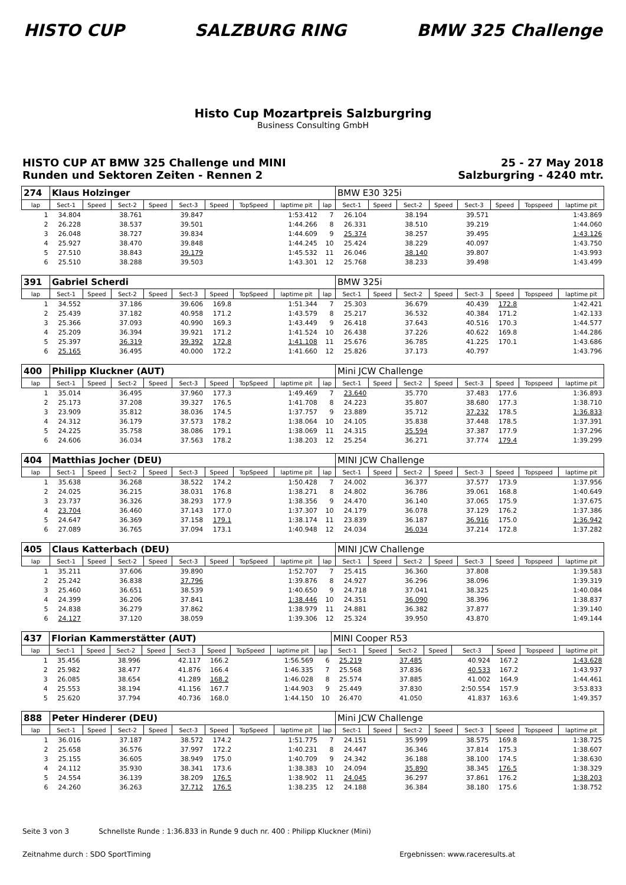HISTO CUP SALZBURG RING BMW 325 Challenge
Histo Cup Mozartpreis Salzburgring
Business Consulting GmbH
HISTO CUP AT BMW 325 Challenge und MINI
Runden und Sektoren Zeiten - Rennen 2
25 - 27 May 2018
Salzburgring - 4240 mtr.
| 274 | Klaus Holzinger | | | | | | | | | BMW E30 325i | | | | | | | |
| lap | Sect-1 | Speed | Sect-2 | Speed | Sect-3 | Speed | TopSpeed | laptime pit | lap | Sect-1 | Speed | Sect-2 | Speed | Sect-3 | Speed | Topspeed | laptime pit |
| 1 | 34.804 | | 38.761 | | 39.847 | | | 1:53.412 | 7 | 26.104 | | 38.194 | | 39.571 | | | 1:43.869 |
| 2 | 26.228 | | 38.537 | | 39.501 | | | 1:44.266 | 8 | 26.331 | | 38.510 | | 39.219 | | | 1:44.060 |
| 3 | 26.048 | | 38.727 | | 39.834 | | | 1:44.609 | 9 | 25.374 | | 38.257 | | 39.495 | | | 1:43.126 |
| 4 | 25.927 | | 38.470 | | 39.848 | | | 1:44.245 | 10 | 25.424 | | 38.229 | | 40.097 | | | 1:43.750 |
| 5 | 27.510 | | 38.843 | | 39.179 | | | 1:45.532 | 11 | 26.046 | | 38.140 | | 39.807 | | | 1:43.993 |
| 6 | 25.510 | | 38.288 | | 39.503 | | | 1:43.301 | 12 | 25.768 | | 38.233 | | 39.498 | | | 1:43.499 |
| 391 | Gabriel Scherdi | | | | | | | | | BMW 325i | | | | | | | |
| lap | Sect-1 | Speed | Sect-2 | Speed | Sect-3 | Speed | TopSpeed | laptime pit | lap | Sect-1 | Speed | Sect-2 | Speed | Sect-3 | Speed | Topspeed | laptime pit |
| 1 | 34.552 | | 37.186 | | 39.606 | 169.8 | | 1:51.344 | 7 | 25.303 | | 36.679 | | 40.439 | 172.8 | | 1:42.421 |
| 2 | 25.439 | | 37.182 | | 40.958 | 171.2 | | 1:43.579 | 8 | 25.217 | | 36.532 | | 40.384 | 171.2 | | 1:42.133 |
| 3 | 25.366 | | 37.093 | | 40.990 | 169.3 | | 1:43.449 | 9 | 26.418 | | 37.643 | | 40.516 | 170.3 | | 1:44.577 |
| 4 | 25.209 | | 36.394 | | 39.921 | 171.2 | | 1:41.524 | 10 | 26.438 | | 37.226 | | 40.622 | 169.8 | | 1:44.286 |
| 5 | 25.397 | | 36.319 | | 39.392 | 172.8 | | 1:41.108 | 11 | 25.676 | | 36.785 | | 41.225 | 170.1 | | 1:43.686 |
| 6 | 25.165 | | 36.495 | | 40.000 | 172.2 | | 1:41.660 | 12 | 25.826 | | 37.173 | | 40.797 | | | 1:43.796 |
| 400 | Philipp Kluckner (AUT) | | | | | | | | | Mini JCW Challenge | | | | | | | |
| lap | Sect-1 | Speed | Sect-2 | Speed | Sect-3 | Speed | TopSpeed | laptime pit | lap | Sect-1 | Speed | Sect-2 | Speed | Sect-3 | Speed | Topspeed | laptime pit |
| 1 | 35.014 | | 36.495 | | 37.960 | 177.3 | | 1:49.469 | 7 | 23.640 | | 35.770 | | 37.483 | 177.6 | | 1:36.893 |
| 2 | 25.173 | | 37.208 | | 39.327 | 176.5 | | 1:41.708 | 8 | 24.223 | | 35.807 | | 38.680 | 177.3 | | 1:38.710 |
| 3 | 23.909 | | 35.812 | | 38.036 | 174.5 | | 1:37.757 | 9 | 23.889 | | 35.712 | | 37.232 | 178.5 | | 1:36.833 |
| 4 | 24.312 | | 36.179 | | 37.573 | 178.2 | | 1:38.064 | 10 | 24.105 | | 35.838 | | 37.448 | 178.5 | | 1:37.391 |
| 5 | 24.225 | | 35.758 | | 38.086 | 179.1 | | 1:38.069 | 11 | 24.315 | | 35.594 | | 37.387 | 177.9 | | 1:37.296 |
| 6 | 24.606 | | 36.034 | | 37.563 | 178.2 | | 1:38.203 | 12 | 25.254 | | 36.271 | | 37.774 | 179.4 | | 1:39.299 |
| 404 | Matthias Jocher (DEU) | | | | | | | | | MINI JCW Challenge | | | | | | | |
| lap | Sect-1 | Speed | Sect-2 | Speed | Sect-3 | Speed | TopSpeed | laptime pit | lap | Sect-1 | Speed | Sect-2 | Speed | Sect-3 | Speed | Topspeed | laptime pit |
| 1 | 35.638 | | 36.268 | | 38.522 | 174.2 | | 1:50.428 | 7 | 24.002 | | 36.377 | | 37.577 | 173.9 | | 1:37.956 |
| 2 | 24.025 | | 36.215 | | 38.031 | 176.8 | | 1:38.271 | 8 | 24.802 | | 36.786 | | 39.061 | 168.8 | | 1:40.649 |
| 3 | 23.737 | | 36.326 | | 38.293 | 177.9 | | 1:38.356 | 9 | 24.470 | | 36.140 | | 37.065 | 175.9 | | 1:37.675 |
| 4 | 23.704 | | 36.460 | | 37.143 | 177.0 | | 1:37.307 | 10 | 24.179 | | 36.078 | | 37.129 | 176.2 | | 1:37.386 |
| 5 | 24.647 | | 36.369 | | 37.158 | 179.1 | | 1:38.174 | 11 | 23.839 | | 36.187 | | 36.916 | 175.0 | | 1:36.942 |
| 6 | 27.089 | | 36.765 | | 37.094 | 173.1 | | 1:40.948 | 12 | 24.034 | | 36.034 | | 37.214 | 172.8 | | 1:37.282 |
| 405 | Claus Katterbach (DEU) | | | | | | | | | MINI JCW Challenge | | | | | | | |
| lap | Sect-1 | Speed | Sect-2 | Speed | Sect-3 | Speed | TopSpeed | laptime pit | lap | Sect-1 | Speed | Sect-2 | Speed | Sect-3 | Speed | Topspeed | laptime pit |
| 1 | 35.211 | | 37.606 | | 39.890 | | | 1:52.707 | 7 | 25.415 | | 36.360 | | 37.808 | | | 1:39.583 |
| 2 | 25.242 | | 36.838 | | 37.796 | | | 1:39.876 | 8 | 24.927 | | 36.296 | | 38.096 | | | 1:39.319 |
| 3 | 25.460 | | 36.651 | | 38.539 | | | 1:40.650 | 9 | 24.718 | | 37.041 | | 38.325 | | | 1:40.084 |
| 4 | 24.399 | | 36.206 | | 37.841 | | | 1:38.446 | 10 | 24.351 | | 36.090 | | 38.396 | | | 1:38.837 |
| 5 | 24.838 | | 36.279 | | 37.862 | | | 1:38.979 | 11 | 24.881 | | 36.382 | | 37.877 | | | 1:39.140 |
| 6 | 24.127 | | 37.120 | | 38.059 | | | 1:39.306 | 12 | 25.324 | | 39.950 | | 43.870 | | | 1:49.144 |
| 437 | Florian Kammerstätter (AUT) | | | | | | | | | MINI Cooper R53 | | | | | | | |
| lap | Sect-1 | Speed | Sect-2 | Speed | Sect-3 | Speed | TopSpeed | laptime pit | lap | Sect-1 | Speed | Sect-2 | Speed | Sect-3 | Speed | Topspeed | laptime pit |
| 1 | 35.456 | | 38.996 | | 42.117 | 166.2 | | 1:56.569 | 6 | 25.219 | | 37.485 | | 40.924 | 167.2 | | 1:43.628 |
| 2 | 25.982 | | 38.477 | | 41.876 | 166.4 | | 1:46.335 | 7 | 25.568 | | 37.836 | | 40.533 | 167.2 | | 1:43.937 |
| 3 | 26.085 | | 38.654 | | 41.289 | 168.2 | | 1:46.028 | 8 | 25.574 | | 37.885 | | 41.002 | 164.9 | | 1:44.461 |
| 4 | 25.553 | | 38.194 | | 41.156 | 167.7 | | 1:44.903 | 9 | 25.449 | | 37.830 | | 2:50.554 | 157.9 | | 3:53.833 |
| 5 | 25.620 | | 37.794 | | 40.736 | 168.0 | | 1:44.150 | 10 | 26.470 | | 41.050 | | 41.837 | 163.6 | | 1:49.357 |
| 888 | Peter Hinderer (DEU) | | | | | | | | | Mini JCW Challenge | | | | | | | |
| lap | Sect-1 | Speed | Sect-2 | Speed | Sect-3 | Speed | TopSpeed | laptime pit | lap | Sect-1 | Speed | Sect-2 | Speed | Sect-3 | Speed | Topspeed | laptime pit |
| 1 | 36.016 | | 37.187 | | 38.572 | 174.2 | | 1:51.775 | 7 | 24.151 | | 35.999 | | 38.575 | 169.8 | | 1:38.725 |
| 2 | 25.658 | | 36.576 | | 37.997 | 172.2 | | 1:40.231 | 8 | 24.447 | | 36.346 | | 37.814 | 175.3 | | 1:38.607 |
| 3 | 25.155 | | 36.605 | | 38.949 | 175.0 | | 1:40.709 | 9 | 24.342 | | 36.188 | | 38.100 | 174.5 | | 1:38.630 |
| 4 | 24.112 | | 35.930 | | 38.341 | 173.6 | | 1:38.383 | 10 | 24.094 | | 35.890 | | 38.345 | 176.5 | | 1:38.329 |
| 5 | 24.554 | | 36.139 | | 38.209 | 176.5 | | 1:38.902 | 11 | 24.045 | | 36.297 | | 37.861 | 176.2 | | 1:38.203 |
| 6 | 24.260 | | 36.263 | | 37.712 | 176.5 | | 1:38.235 | 12 | 24.188 | | 36.384 | | 38.180 | 175.6 | | 1:38.752 |
Seite 3 von 3 Schnellste Runde : 1:36.833 in Runde 9 duch nr. 400 : Philipp Kluckner (Mini)
Zeitnahme durch : SDO SportTiming Ergebnissen: www.raceresults.at